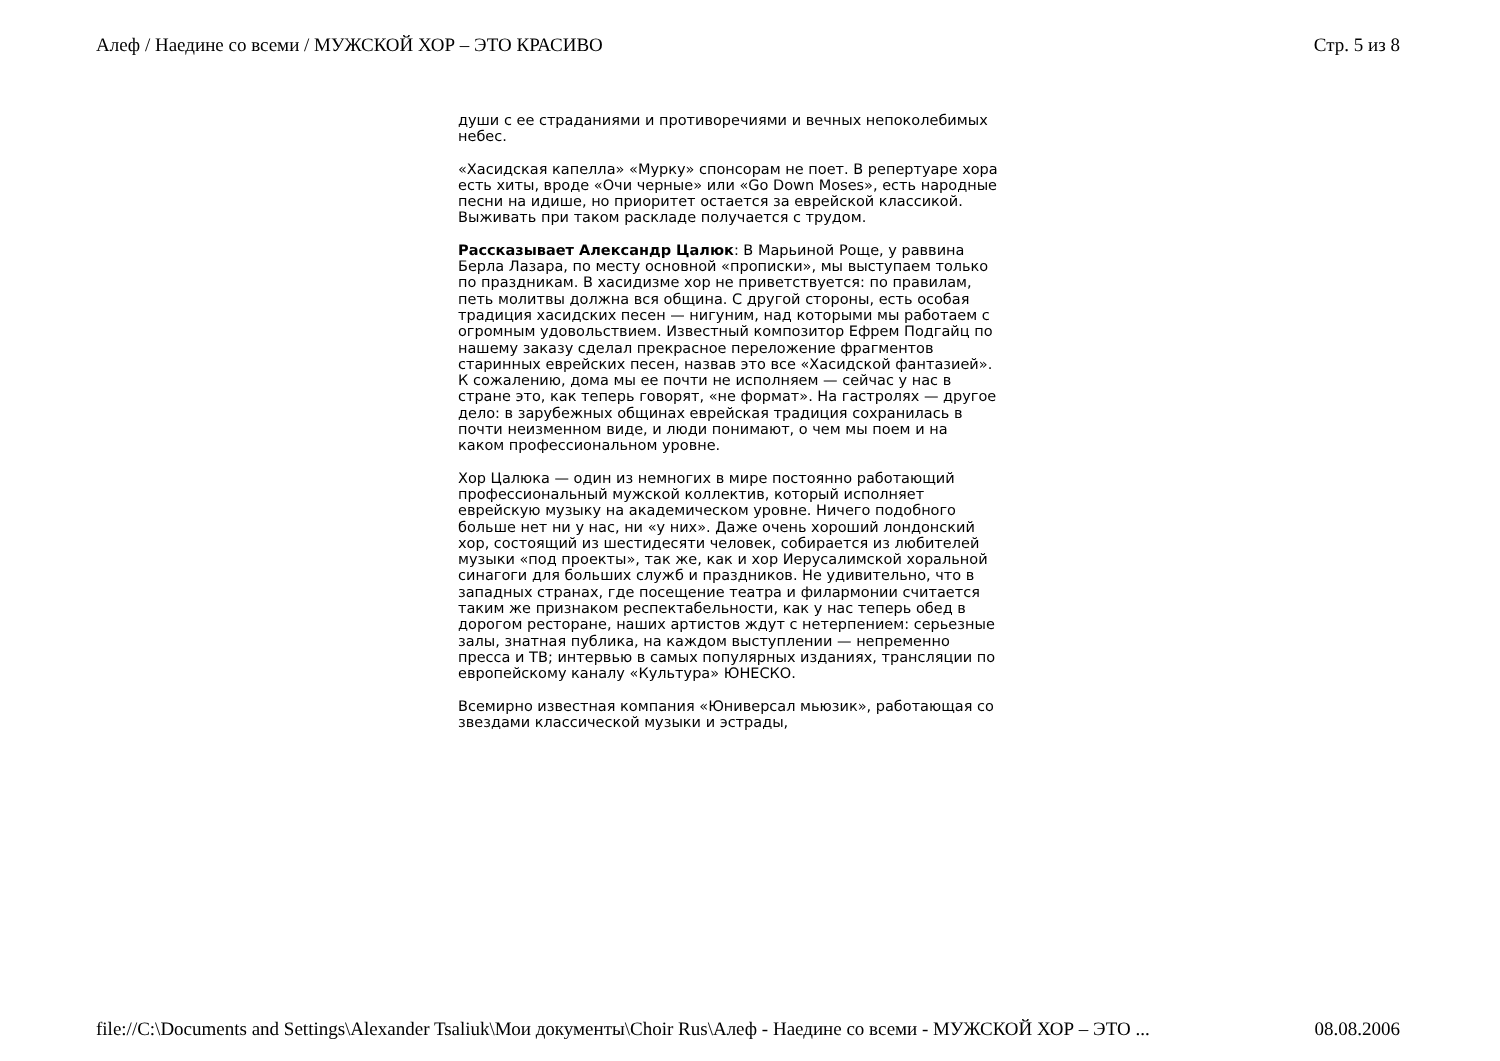Алеф / Наедине со всеми / МУЖСКОЙ ХОР – ЭТО КРАСИВО Стр. 5 из 8
души с ее страданиями и противоречиями и вечных непоколебимых небес.
«Хасидская капелла» «Мурку» спонсорам не поет. В репертуаре хора есть хиты, вроде «Очи черные» или «Go Down Moses», есть народные песни на идише, но приоритет остается за еврейской классикой. Выживать при таком раскладе получается с трудом.
Рассказывает Александр Цалюк: В Марьиной Роще, у раввина Берла Лазара, по месту основной «прописки», мы выступаем только по праздникам. В хасидизме хор не приветствуется: по правилам, петь молитвы должна вся община. С другой стороны, есть особая традиция хасидских песен — нигуним, над которыми мы работаем с огромным удовольствием. Известный композитор Ефрем Подгайц по нашему заказу сделал прекрасное переложение фрагментов старинных еврейских песен, назвав это все «Хасидской фантазией». К сожалению, дома мы ее почти не исполняем — сейчас у нас в стране это, как теперь говорят, «не формат». На гастролях — другое дело: в зарубежных общинах еврейская традиция сохранилась в почти неизменном виде, и люди понимают, о чем мы поем и на каком профессиональном уровне.
Хор Цалюка — один из немногих в мире постоянно работающий профессиональный мужской коллектив, который исполняет еврейскую музыку на академическом уровне. Ничего подобного больше нет ни у нас, ни «у них». Даже очень хороший лондонский хор, состоящий из шестидесяти человек, собирается из любителей музыки «под проекты», так же, как и хор Иерусалимской хоральной синагоги для больших служб и праздников. Не удивительно, что в западных странах, где посещение театра и филармонии считается таким же признаком респектабельности, как у нас теперь обед в дорогом ресторане, наших артистов ждут с нетерпением: серьезные залы, знатная публика, на каждом выступлении — непременно пресса и ТВ; интервью в самых популярных изданиях, трансляции по европейскому каналу «Культура» ЮНЕСКО.
Всемирно известная компания «Юниверсал мьюзик», работающая со звездами классической музыки и эстрады,
file://C:\Documents and Settings\Alexander Tsaliuk\Мои документы\Choir Rus\Алеф - Наедине со всеми - МУЖСКОЙ ХОР – ЭТО ... 08.08.2006